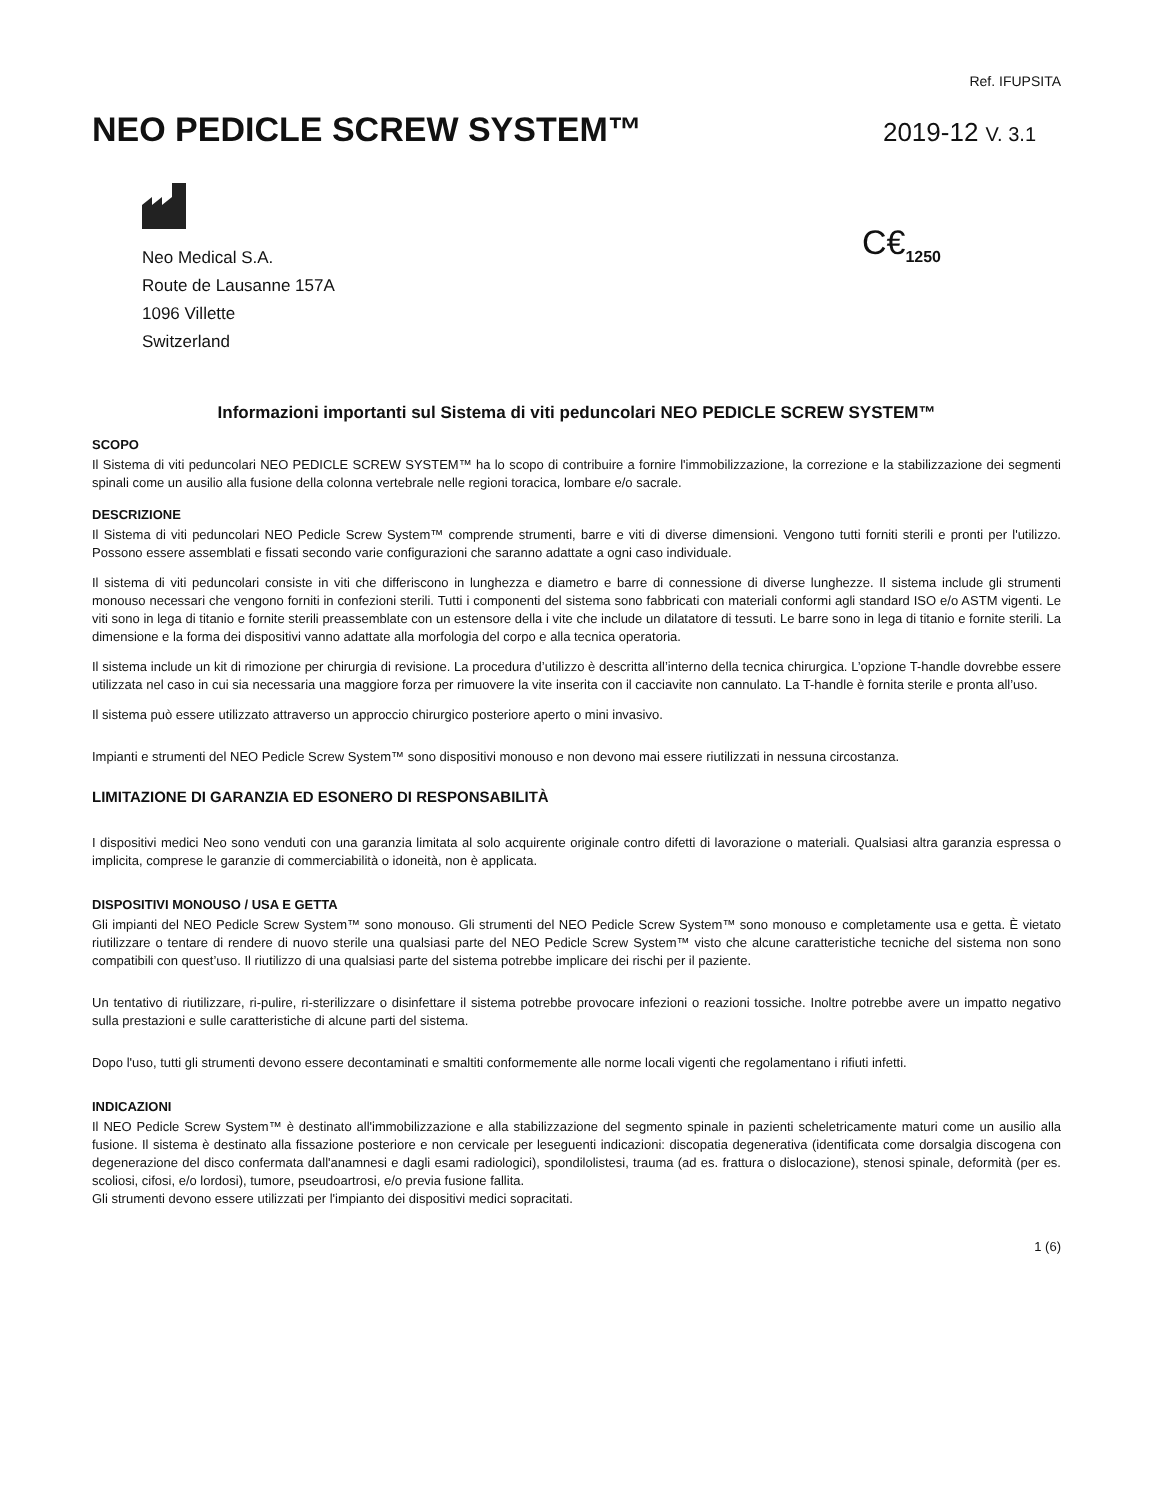Ref. IFUPSITA
NEO PEDICLE SCREW SYSTEM™
2019-12 V. 3.1
Neo Medical S.A.
Route de Lausanne 157A
1096 Villette
Switzerland
C€<sub>1250</sub>
Informazioni importanti sul Sistema di viti peduncolari NEO PEDICLE SCREW SYSTEM™
SCOPO
Il Sistema di viti peduncolari NEO PEDICLE SCREW SYSTEM™ ha lo scopo di contribuire a fornire l'immobilizzazione, la correzione e la stabilizzazione dei segmenti spinali come un ausilio alla fusione della colonna vertebrale nelle regioni toracica, lombare e/o sacrale.
DESCRIZIONE
Il Sistema di viti peduncolari NEO Pedicle Screw System™ comprende strumenti, barre e viti di diverse dimensioni. Vengono tutti forniti sterili e pronti per l'utilizzo. Possono essere assemblati e fissati secondo varie configurazioni che saranno adattate a ogni caso individuale.
Il sistema di viti peduncolari consiste in viti che differiscono in lunghezza e diametro e barre di connessione di diverse lunghezze. Il sistema include gli strumenti monouso necessari che vengono forniti in confezioni sterili. Tutti i componenti del sistema sono fabbricati con materiali conformi agli standard ISO e/o ASTM vigenti. Le viti sono in lega di titanio e fornite sterili preassemblate con un estensore della i vite che include un dilatatore di tessuti. Le barre sono in lega di titanio e fornite sterili. La dimensione e la forma dei dispositivi vanno adattate alla morfologia del corpo e alla tecnica operatoria.
Il sistema include un kit di rimozione per chirurgia di revisione. La procedura d’utilizzo è descritta all’interno della tecnica chirurgica. L’opzione T-handle dovrebbe essere utilizzata nel caso in cui sia necessaria una maggiore forza per rimuovere la vite inserita con il cacciavite non cannulato. La T-handle è fornita sterile e pronta all’uso.
Il sistema può essere utilizzato attraverso un approccio chirurgico posteriore aperto o mini invasivo.
Impianti e strumenti del NEO Pedicle Screw System™ sono dispositivi monouso e non devono mai essere riutilizzati in nessuna circostanza.
LIMITAZIONE DI GARANZIA ED ESONERO DI RESPONSABILITÀ
I dispositivi medici Neo sono venduti con una garanzia limitata al solo acquirente originale contro difetti di lavorazione o materiali. Qualsiasi altra garanzia espressa o implicita, comprese le garanzie di commerciabilità o idoneità, non è applicata.
DISPOSITIVI MONOUSO / USA E GETTA
Gli impianti del NEO Pedicle Screw System™ sono monouso. Gli strumenti del NEO Pedicle Screw System™ sono monouso e completamente usa e getta. È vietato riutilizzare o tentare di rendere di nuovo sterile una qualsiasi parte del NEO Pedicle Screw System™ visto che alcune caratteristiche tecniche del sistema non sono compatibili con quest’uso. Il riutilizzo di una qualsiasi parte del sistema potrebbe implicare dei rischi per il paziente.
Un tentativo di riutilizzare, ri-pulire, ri-sterilizzare o disinfettare il sistema potrebbe provocare infezioni o reazioni tossiche. Inoltre potrebbe avere un impatto negativo sulla prestazioni e sulle caratteristiche di alcune parti del sistema.
Dopo l'uso, tutti gli strumenti devono essere decontaminati e smaltiti conformemente alle norme locali vigenti che regolamentano i rifiuti infetti.
INDICAZIONI
Il NEO Pedicle Screw System™ è destinato all'immobilizzazione e alla stabilizzazione del segmento spinale in pazienti scheletricamente maturi come un ausilio alla fusione. Il sistema è destinato alla fissazione posteriore e non cervicale per leseguenti indicazioni: discopatia degenerativa (identificata come dorsalgia discogena con degenerazione del disco confermata dall'anamnesi e dagli esami radiologici), spondilolistesi, trauma (ad es. frattura o dislocazione), stenosi spinale, deformità (per es. scoliosi, cifosi, e/o lordosi), tumore, pseudoartrosi, e/o previa fusione fallita.
Gli strumenti devono essere utilizzati per l'impianto dei dispositivi medici sopracitati.
1 (6)